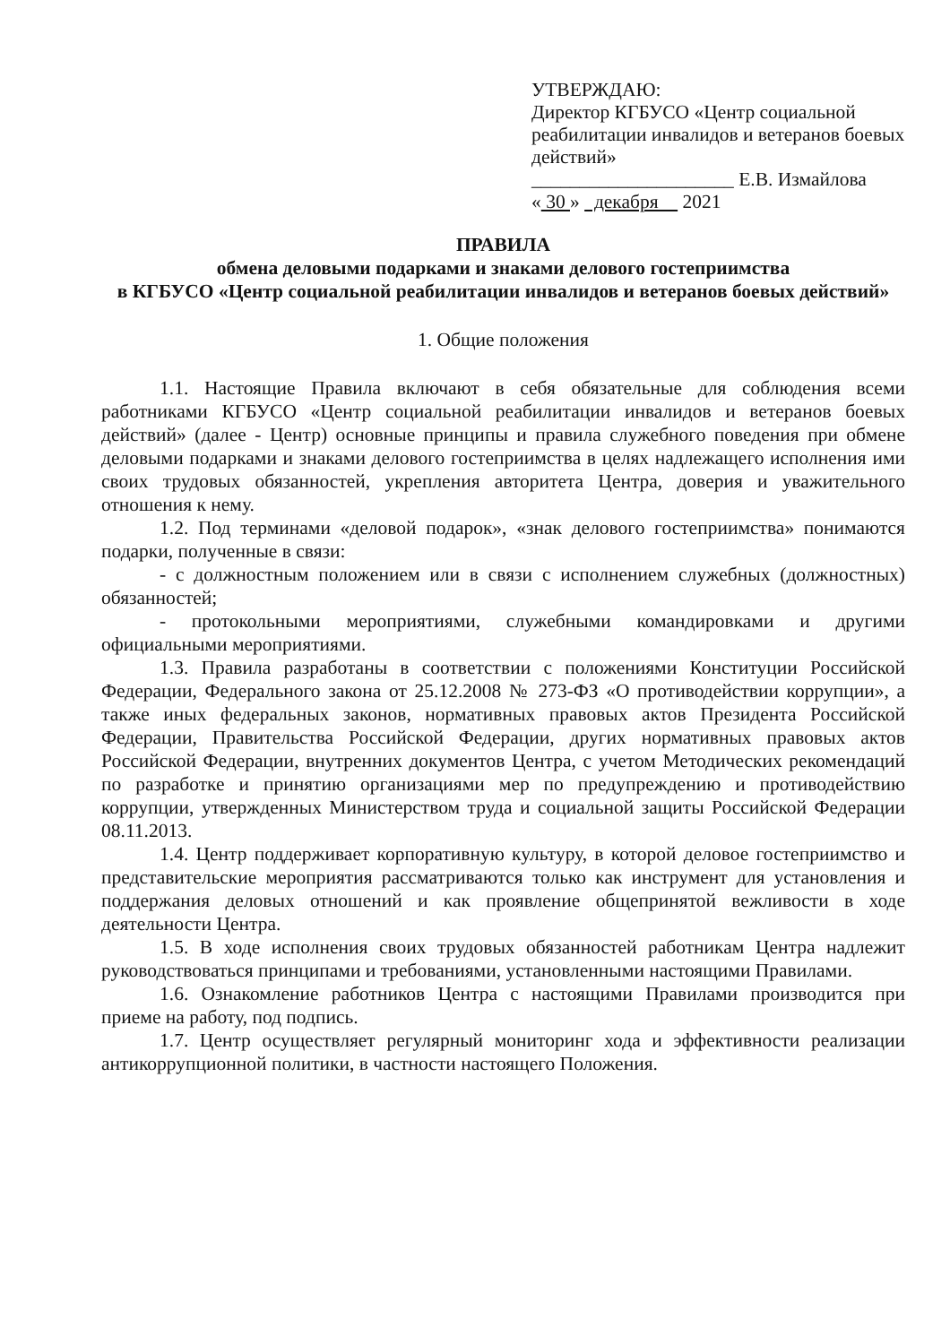УТВЕРЖДАЮ:
Директор КГБУСО «Центр социальной реабилитации инвалидов и ветеранов боевых действий»
_____________________ Е.В. Измайлова
« 30 » декабря 2021
ПРАВИЛА
обмена деловыми подарками и знаками делового гостеприимства
в КГБУСО «Центр социальной реабилитации инвалидов и ветеранов боевых действий»
1. Общие положения
1.1. Настоящие Правила включают в себя обязательные для соблюдения всеми работниками КГБУСО «Центр социальной реабилитации инвалидов и ветеранов боевых действий» (далее - Центр) основные принципы и правила служебного поведения при обмене деловыми подарками и знаками делового гостеприимства в целях надлежащего исполнения ими своих трудовых обязанностей, укрепления авторитета Центра, доверия и уважительного отношения к нему.
1.2. Под терминами «деловой подарок», «знак делового гостеприимства» понимаются подарки, полученные в связи:
- с должностным положением или в связи с исполнением служебных (должностных) обязанностей;
- протокольными мероприятиями, служебными командировками и другими официальными мероприятиями.
1.3. Правила разработаны в соответствии с положениями Конституции Российской Федерации, Федерального закона от 25.12.2008 № 273-ФЗ «О противодействии коррупции», а также иных федеральных законов, нормативных правовых актов Президента Российской Федерации, Правительства Российской Федерации, других нормативных правовых актов Российской Федерации, внутренних документов Центра, с учетом Методических рекомендаций по разработке и принятию организациями мер по предупреждению и противодействию коррупции, утвержденных Министерством труда и социальной защиты Российской Федерации 08.11.2013.
1.4. Центр поддерживает корпоративную культуру, в которой деловое гостеприимство и представительские мероприятия рассматриваются только как инструмент для установления и поддержания деловых отношений и как проявление общепринятой вежливости в ходе деятельности Центра.
1.5. В ходе исполнения своих трудовых обязанностей работникам Центра надлежит руководствоваться принципами и требованиями, установленными настоящими Правилами.
1.6. Ознакомление работников Центра с настоящими Правилами производится при приеме на работу, под подпись.
1.7. Центр осуществляет регулярный мониторинг хода и эффективности реализации антикоррупционной политики, в частности настоящего Положения.